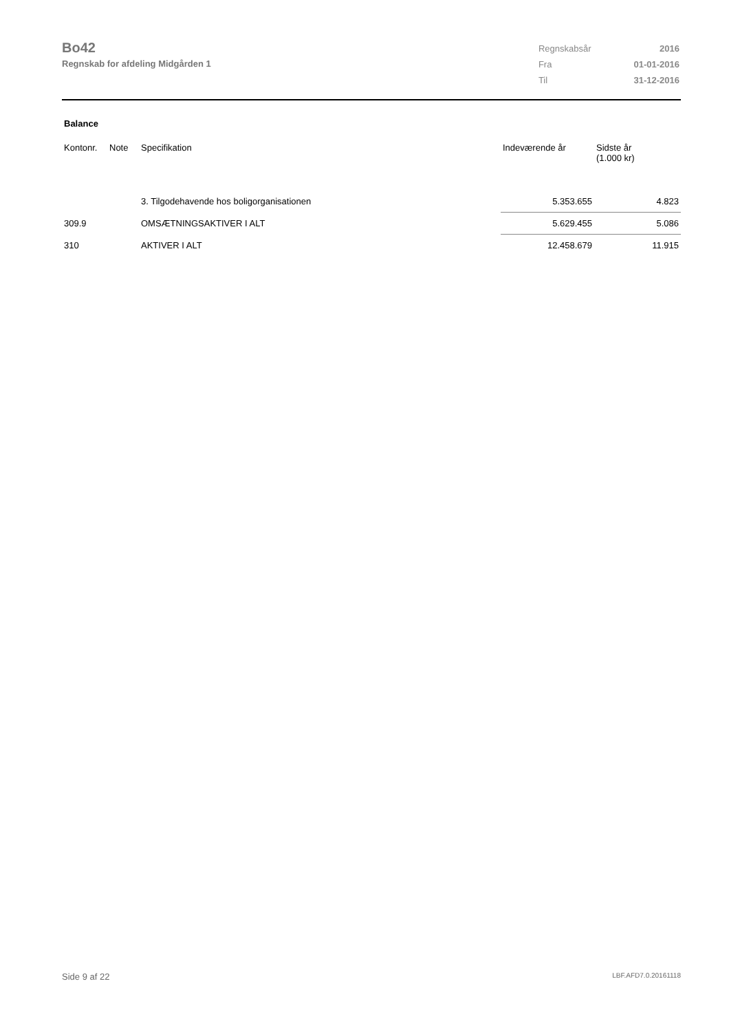Bo42
Regnskab for afdeling Midgården 1
| Regnskabsår | 2016 |
| Fra | 01-01-2016 |
| Til | 31-12-2016 |
Balance
| Kontonr. | Note | Specifikation | Indeværende år | Sidste år (1.000 kr) |
| --- | --- | --- | --- | --- |
| | | 3. Tilgodehavende hos boligorganisationen | 5.353.655 | 4.823 |
| 309.9 | | OMSÆTNINGSAKTIVER I ALT | 5.629.455 | 5.086 |
| 310 | | AKTIVER I ALT | 12.458.679 | 11.915 |
Side 9 af 22 LBF.AFD7.0.20161118